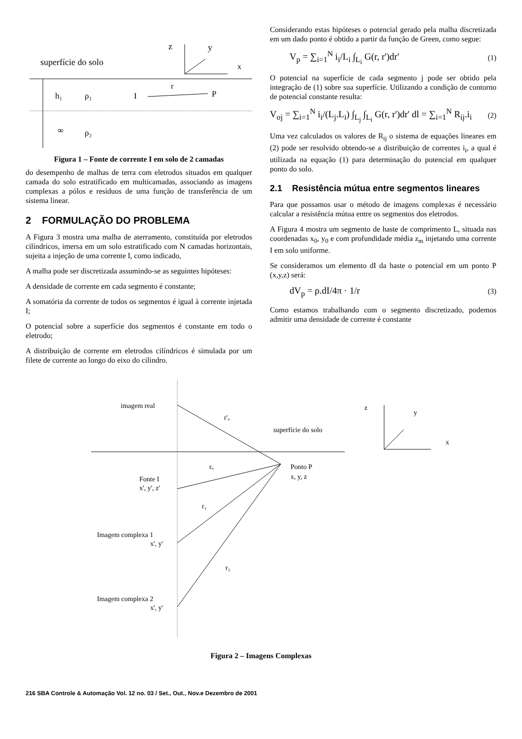z
y
x
superfície do solo
h₁
ρ₁
I
r
P
∞
ρ₂
Figura 1 – Fonte de corrente I em solo de 2 camadas
do desempenho de malhas de terra com eletrodos situados em qualquer camada do solo estratificado em multicamadas, associando as imagens complexas a pólos e resíduos de uma função de transferência de um sistema linear.
2 FORMULAÇÃO DO PROBLEMA
A Figura 3 mostra uma malha de aterramento, constituída por eletrodos cilíndricos, imersa em um solo estratificado com N camadas horizontais, sujeita a injeção de uma corrente I, como indicado,
A malha pode ser discretizada assumindo-se as seguintes hipóteses:
A densidade de corrente em cada segmento é constante;
A somatória da corrente de todos os segmentos é igual à corrente injetada I;
O potencial sobre a superfície dos segmentos é constante em todo o eletrodo;
A distribuição de corrente em eletrodos cilíndricos é simulada por um filete de corrente ao longo do eixo do cilindro.
Considerando estas hipóteses o potencial gerado pela malha discretizada em um dado ponto é obtido a partir da função de Green, como segue:
V<sub>p</sub> = ∑<sub>i=1</sub><sup>N</sup> i<sub>i</sub>/L<sub>i</sub> ∫<sub>L<sub>i</sub></sub> G(r, r')dr' (1)
O potencial na superfície de cada segmento j pode ser obtido pela integração de (1) sobre sua superfície. Utilizando a condição de contorno de potencial constante resulta:
V<sub>oj</sub> = ∑<sub>i=1</sub><sup>N</sup> i<sub>i</sub>/(L<sub>j</sub>.L<sub>i</sub>) ∫<sub>L<sub>j</sub></sub> ∫<sub>L<sub>i</sub></sub> G(r, r')dr' dl = ∑<sub>i=1</sub><sup>N</sup> R<sub>ij</sub>.i<sub>i</sub> (2)
Uma vez calculados os valores de R<sub>ij</sub> o sistema de equações lineares em (2) pode ser resolvido obtendo-se a distribuição de correntes i<sub>i</sub>, a qual é utilizada na equação (1) para determinação do potencial em qualquer ponto do solo.
2.1 Resistência mútua entre segmentos lineares
Para que possamos usar o método de imagens complexas é necessário calcular a resistência mútua entre os segmentos dos eletrodos.
A Figura 4 mostra um segmento de haste de comprimento L, situada nas coordenadas x<sub>0</sub>, y<sub>0</sub> e com profundidade média z<sub>m</sub> injetando uma corrente I em solo uniforme.
Se consideramos um elemento dI da haste o potencial em um ponto P (x,y,z) será:
dV<sub>p</sub> = ρ.dI/4π · 1/r (3)
Como estamos trabalhando com o segmento discretizado, podemos admitir uma densidade de corrente é constante
imagem real
r'ₒ
superfície do solo
rₒ
Ponto P
x, y, z
Fonte I
x', y', z'
r₁
Imagem complexa 1
x', y'
r₂
Imagem complexa 2
x', y'
z
y
x
Figura 2 – Imagens Complexas
216 SBA Controle & Automação Vol. 12 no. 03 / Set., Out., Nov.e Dezembro de 2001